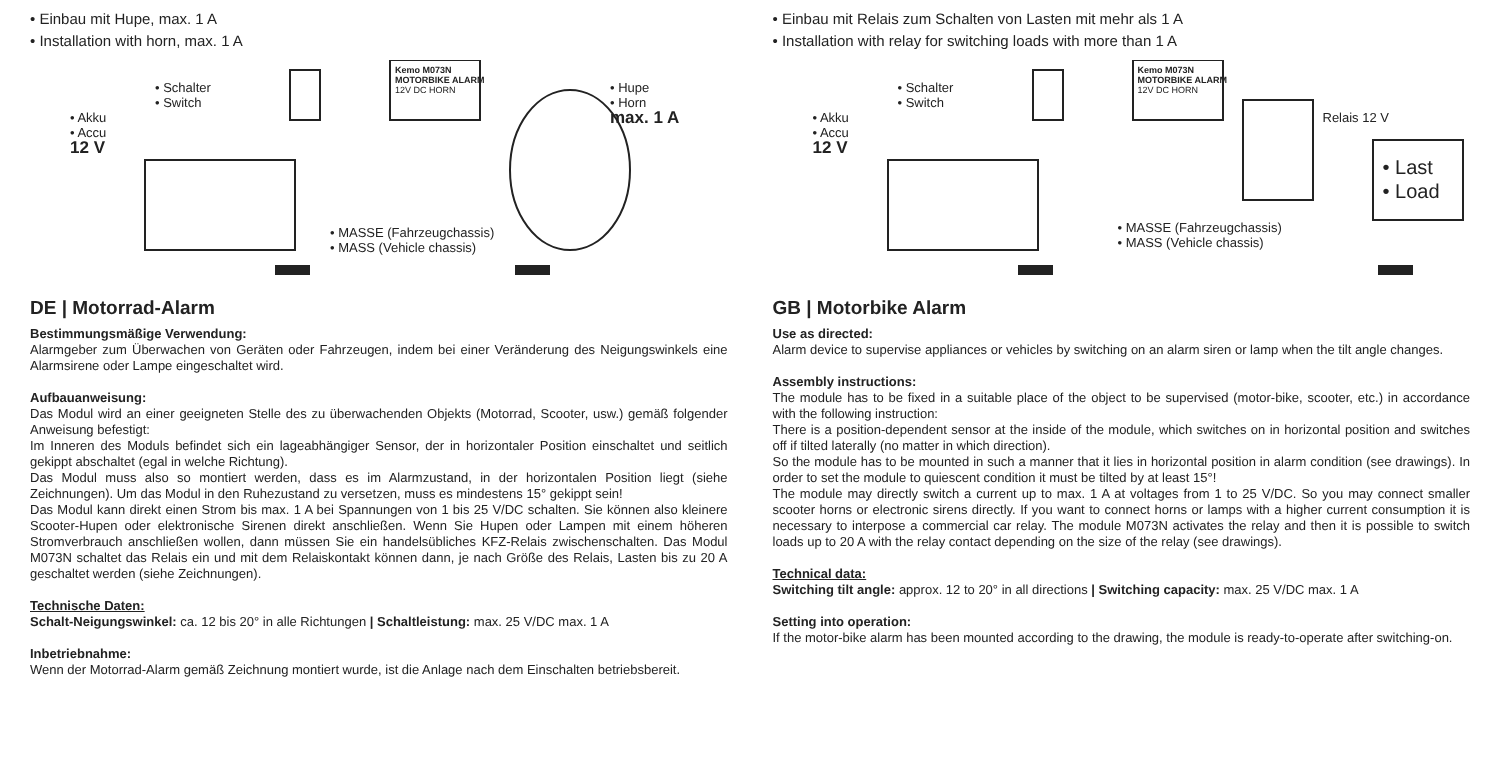• Einbau mit Hupe, max. 1 A
• Installation with horn, max. 1 A
• Schalter
• Switch
• Akku
• Accu
12 V
• Hupe
• Horn
max. 1 A
• MASSE (Fahrzeugchassis)
• MASS (Vehicle chassis)
Kemo M073N
MOTORBIKE ALARM
12V DC HORN
DE | Motorrad-Alarm
Bestimmungsmäßige Verwendung:
Alarmgeber zum Überwachen von Geräten oder Fahrzeugen, indem bei einer Veränderung des Neigungswinkels eine Alarmsirene oder Lampe eingeschaltet wird.
Aufbauanweisung:
Das Modul wird an einer geeigneten Stelle des zu überwachenden Objekts (Motorrad, Scooter, usw.) gemäß folgender Anweisung befestigt:
Im Inneren des Moduls befindet sich ein lageabhängiger Sensor, der in horizontaler Position einschaltet und seitlich gekippt abschaltet (egal in welche Richtung).
Das Modul muss also so montiert werden, dass es im Alarmzustand, in der horizontalen Position liegt (siehe Zeichnungen). Um das Modul in den Ruhezustand zu versetzen, muss es mindestens 15° gekippt sein!
Das Modul kann direkt einen Strom bis max. 1 A bei Spannungen von 1 bis 25 V/DC schalten. Sie können also kleinere Scooter-Hupen oder elektronische Sirenen direkt anschließen. Wenn Sie Hupen oder Lampen mit einem höheren Stromverbrauch anschließen wollen, dann müssen Sie ein handelsübliches KFZ-Relais zwischenschalten. Das Modul M073N schaltet das Relais ein und mit dem Relaiskontakt können dann, je nach Größe des Relais, Lasten bis zu 20 A geschaltet werden (siehe Zeichnungen).
Technische Daten:
Schalt-Neigungswinkel: ca. 12 bis 20° in alle Richtungen | Schaltleistung: max. 25 V/DC max. 1 A
Inbetriebnahme:
Wenn der Motorrad-Alarm gemäß Zeichnung montiert wurde, ist die Anlage nach dem Einschalten betriebsbereit.
• Einbau mit Relais zum Schalten von Lasten mit mehr als 1 A
• Installation with relay for switching loads with more than 1 A
• Schalter
• Switch
• Akku
• Accu
12 V
Relais 12 V
• Last
• Load
• MASSE (Fahrzeugchassis)
• MASS (Vehicle chassis)
Kemo M073N
MOTORBIKE ALARM
12V DC HORN
GB | Motorbike Alarm
Use as directed:
Alarm device to supervise appliances or vehicles by switching on an alarm siren or lamp when the tilt angle changes.
Assembly instructions:
The module has to be fixed in a suitable place of the object to be supervised (motor-bike, scooter, etc.) in accordance with the following instruction:
There is a position-dependent sensor at the inside of the module, which switches on in horizontal position and switches off if tilted laterally (no matter in which direction).
So the module has to be mounted in such a manner that it lies in horizontal position in alarm condition (see drawings). In order to set the module to quiescent condition it must be tilted by at least 15°!
The module may directly switch a current up to max. 1 A at voltages from 1 to 25 V/DC. So you may connect smaller scooter horns or electronic sirens directly. If you want to connect horns or lamps with a higher current consumption it is necessary to interpose a commercial car relay. The module M073N activates the relay and then it is possible to switch loads up to 20 A with the relay contact depending on the size of the relay (see drawings).
Technical data:
Switching tilt angle: approx. 12 to 20° in all directions | Switching capacity: max. 25 V/DC max. 1 A
Setting into operation:
If the motor-bike alarm has been mounted according to the drawing, the module is ready-to-operate after switching-on.